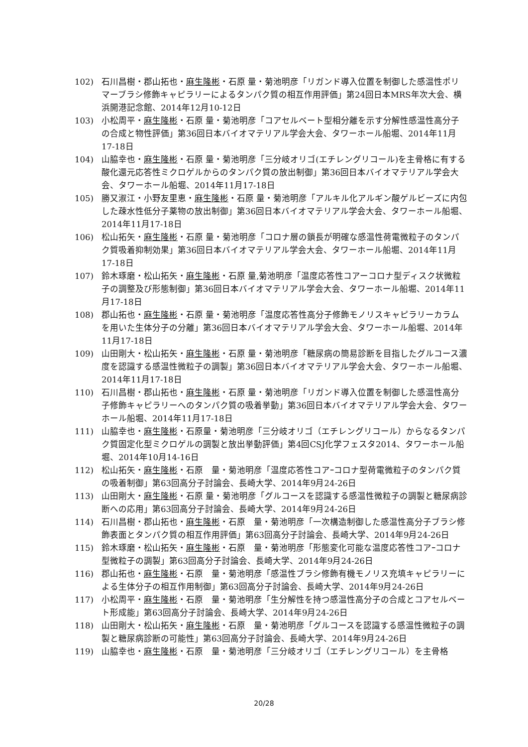102) 石川昌樹・郡山拓也・麻生隆彬・石原 量・菊池明彦「リガンド導入位置を制御した感温性ポリマーブラシ修飾キャピラリーによるタンパク質の相互作用評価」第24回日本MRS年次大会、横浜開港記念館、2014年12月10-12日
103) 小松周平・麻生隆彬・石原 量・菊池明彦「コアセルベート型相分離を示す分解性感温性高分子の合成と物性評価」第36回日本バイオマテリアル学会大会、タワーホール船堀、2014年11月17-18日
104) 山脇幸也・麻生隆彬・石原 量・菊池明彦「三分岐オリゴ(エチレングリコール)を主骨格に有する酸化還元応答性ミクロゲルからのタンパク質の放出制御」第36回日本バイオマテリアル学会大会、タワーホール船堀、2014年11月17-18日
105) 勝又淑江・小野友里恵・麻生隆彬・石原 量・菊池明彦「アルキル化アルギン酸ゲルビーズに内包した疎水性低分子薬物の放出制御」第36回日本バイオマテリアル学会大会、タワーホール船堀、2014年11月17-18日
106) 松山拓矢・麻生隆彬・石原 量・菊池明彦「コロナ層の鎖長が明確な感温性荷電微粒子のタンパク質吸着抑制効果」第36回日本バイオマテリアル学会大会、タワーホール船堀、2014年11月17-18日
107) 鈴木琢磨・松山拓矢・麻生隆彬・石原 量,菊池明彦「温度応答性コアーコロナ型ディスク状微粒子の調整及び形態制御」第36回日本バイオマテリアル学会大会、タワーホール船堀、2014年11月17-18日
108) 郡山拓也・麻生隆彬・石原 量・菊池明彦「温度応答性高分子修飾モノリスキャピラリーカラムを用いた生体分子の分離」第36回日本バイオマテリアル学会大会、タワーホール船堀、2014年11月17-18日
109) 山田剛大・松山拓矢・麻生隆彬・石原 量・菊池明彦「糖尿病の簡易診断を目指したグルコース濃度を認識する感温性微粒子の調製」第36回日本バイオマテリアル学会大会、タワーホール船堀、2014年11月17-18日
110) 石川昌樹・郡山拓也・麻生隆彬・石原 量・菊池明彦「リガンド導入位置を制御した感温性高分子修飾キャピラリーへのタンパク質の吸着挙動」第36回日本バイオマテリアル学会大会、タワーホール船堀、2014年11月17-18日
111) 山脇幸也・麻生隆彬・石原量・菊池明彦「三分岐オリゴ（エチレングリコール）からなるタンパク質固定化型ミクロゲルの調製と放出挙動評価」第4回CSJ化学フェスタ2014、タワーホール船堀、2014年10月14-16日
112) 松山拓矢・麻生隆彬・石原　量・菊池明彦「温度応答性コアｰコロナ型荷電微粒子のタンパク質の吸着制御」第63回高分子討論会、長崎大学、2014年9月24-26日
113) 山田剛大・麻生隆彬・石原 量・菊池明彦「グルコースを認識する感温性微粒子の調製と糖尿病診断への応用」第63回高分子討論会、長崎大学、2014年9月24-26日
114) 石川昌樹・郡山拓也・麻生隆彬・石原　量・菊池明彦「一次構造制御した感温性高分子ブラシ修飾表面とタンパク質の相互作用評価」第63回高分子討論会、長崎大学、2014年9月24-26日
115) 鈴木琢磨・松山拓矢・麻生隆彬・石原　量・菊池明彦「形態変化可能な温度応答性コアｰコロナ型微粒子の調製」第63回高分子討論会、長崎大学、2014年9月24-26日
116) 郡山拓也・麻生隆彬・石原　量・菊池明彦「感温性ブラシ修飾有機モノリス充填キャピラリーによる生体分子の相互作用制御」第63回高分子討論会、長崎大学、2014年9月24-26日
117) 小松周平・麻生隆彬・石原　量・菊池明彦「生分解性を持つ感温性高分子の合成とコアセルベート形成能」第63回高分子討論会、長崎大学、2014年9月24-26日
118) 山田剛大・松山拓矢・麻生隆彬・石原　量・菊池明彦「グルコースを認識する感温性微粒子の調製と糖尿病診断の可能性」第63回高分子討論会、長崎大学、2014年9月24-26日
119) 山脇幸也・麻生隆彬・石原　量・菊池明彦「三分岐オリゴ（エチレングリコール）を主骨格
20/28